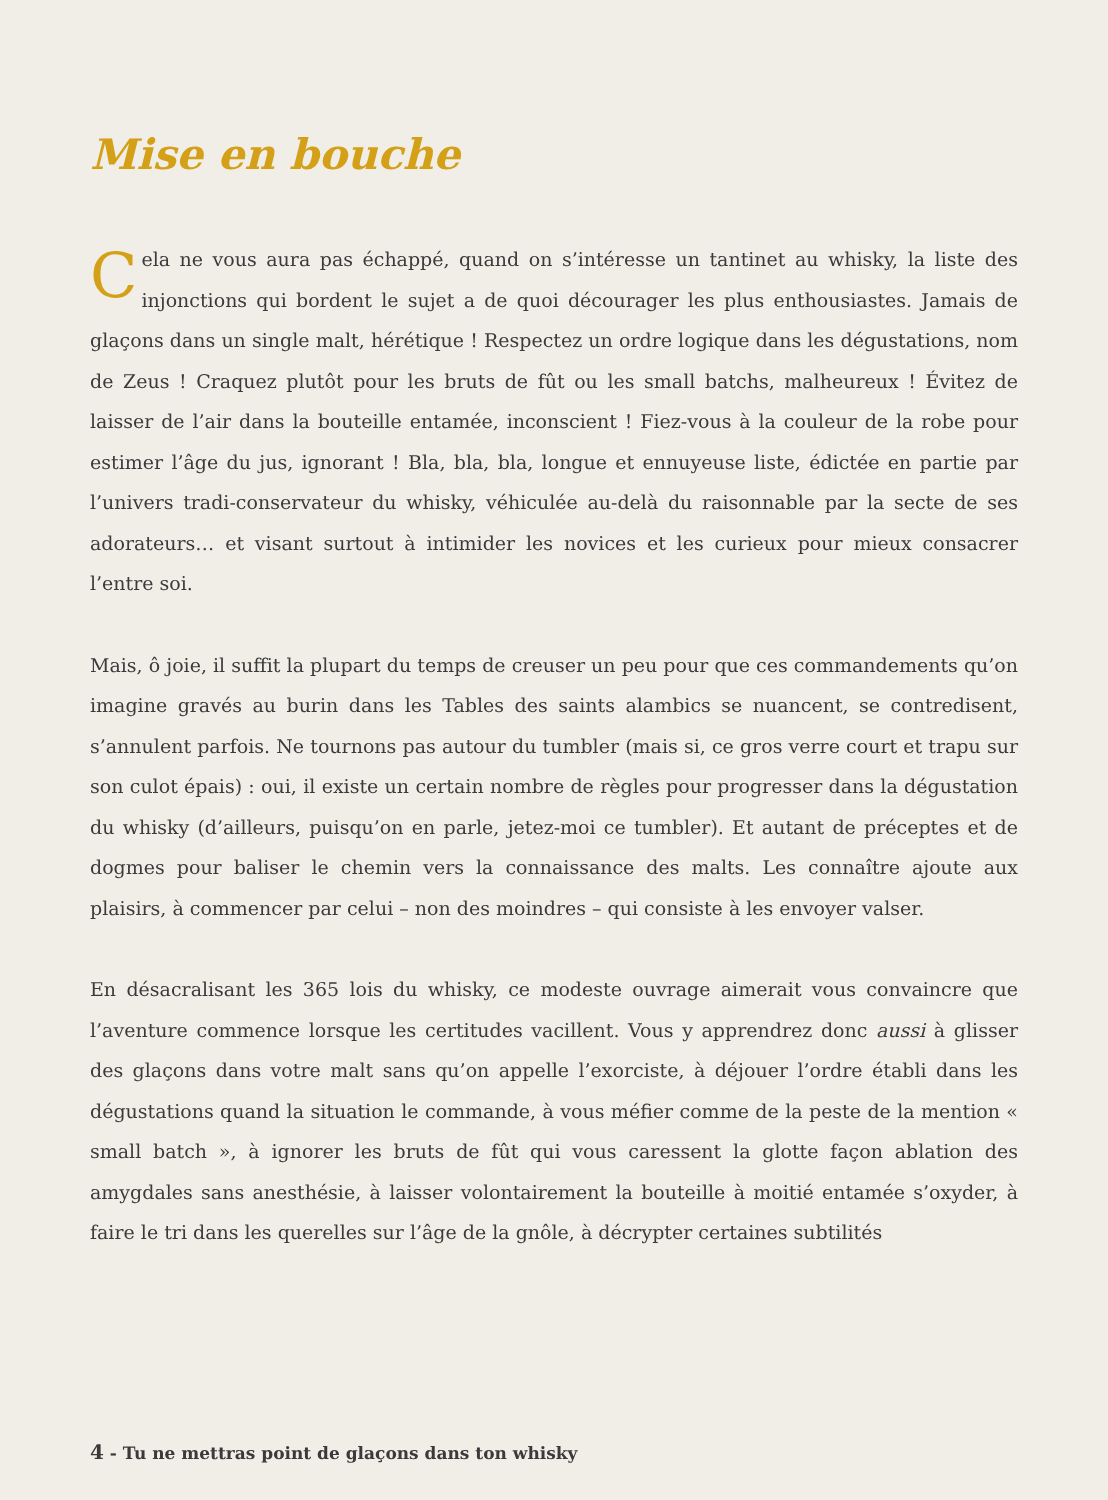Mise en bouche
Cela ne vous aura pas échappé, quand on s’intéresse un tantinet au whisky, la liste des injonctions qui bordent le sujet a de quoi décourager les plus enthousiastes. Jamais de glaçons dans un single malt, hérétique ! Respectez un ordre logique dans les dégustations, nom de Zeus ! Craquez plutôt pour les bruts de fût ou les small batchs, malheureux ! Évitez de laisser de l’air dans la bouteille entamée, inconscient ! Fiez-vous à la couleur de la robe pour estimer l’âge du jus, ignorant ! Bla, bla, bla, longue et ennuyeuse liste, édictée en partie par l’univers tradi-conservateur du whisky, véhiculée au-delà du raisonnable par la secte de ses adorateurs… et visant surtout à intimider les novices et les curieux pour mieux consacrer l’entre soi.
Mais, ô joie, il suffit la plupart du temps de creuser un peu pour que ces commandements qu’on imagine gravés au burin dans les Tables des saints alambics se nuancent, se contredisent, s’annulent parfois. Ne tournons pas autour du tumbler (mais si, ce gros verre court et trapu sur son culot épais) : oui, il existe un certain nombre de règles pour progresser dans la dégustation du whisky (d’ailleurs, puisqu’on en parle, jetez-moi ce tumbler). Et autant de préceptes et de dogmes pour baliser le chemin vers la connaissance des malts. Les connaître ajoute aux plaisirs, à commencer par celui – non des moindres – qui consiste à les envoyer valser.
En désacralisant les 365 lois du whisky, ce modeste ouvrage aimerait vous convaincre que l’aventure commence lorsque les certitudes vacillent. Vous y apprendrez donc aussi à glisser des glaçons dans votre malt sans qu’on appelle l’exorciste, à déjouer l’ordre établi dans les dégustations quand la situation le commande, à vous méfier comme de la peste de la mention « small batch », à ignorer les bruts de fût qui vous caressent la glotte façon ablation des amygdales sans anesthésie, à laisser volontairement la bouteille à moitié entamée s’oxyder, à faire le tri dans les querelles sur l’âge de la gnôle, à décrypter certaines subtilités
4 - Tu ne mettras point de glaçons dans ton whisky